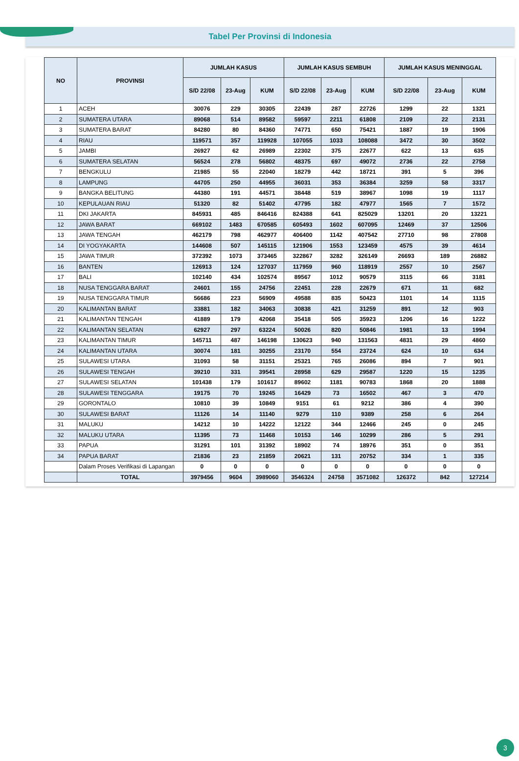Tabel Per Provinsi di Indonesia
| NO | PROVINSI | JUMLAH KASUS | | | JUMLAH KASUS SEMBUH | | | JUMLAH KASUS MENINGGAL | | |
| --- | --- | --- | --- | --- | --- | --- | --- | --- | --- | --- |
| | | S/D 22/08 | 23-Aug | KUM | S/D 22/08 | 23-Aug | KUM | S/D 22/08 | 23-Aug | KUM |
| 1 | ACEH | 30076 | 229 | 30305 | 22439 | 287 | 22726 | 1299 | 22 | 1321 |
| 2 | SUMATERA UTARA | 89068 | 514 | 89582 | 59597 | 2211 | 61808 | 2109 | 22 | 2131 |
| 3 | SUMATERA BARAT | 84280 | 80 | 84360 | 74771 | 650 | 75421 | 1887 | 19 | 1906 |
| 4 | RIAU | 119571 | 357 | 119928 | 107055 | 1033 | 108088 | 3472 | 30 | 3502 |
| 5 | JAMBI | 26927 | 62 | 26989 | 22302 | 375 | 22677 | 622 | 13 | 635 |
| 6 | SUMATERA SELATAN | 56524 | 278 | 56802 | 48375 | 697 | 49072 | 2736 | 22 | 2758 |
| 7 | BENGKULU | 21985 | 55 | 22040 | 18279 | 442 | 18721 | 391 | 5 | 396 |
| 8 | LAMPUNG | 44705 | 250 | 44955 | 36031 | 353 | 36384 | 3259 | 58 | 3317 |
| 9 | BANGKA BELITUNG | 44380 | 191 | 44571 | 38448 | 519 | 38967 | 1098 | 19 | 1117 |
| 10 | KEPULAUAN RIAU | 51320 | 82 | 51402 | 47795 | 182 | 47977 | 1565 | 7 | 1572 |
| 11 | DKI JAKARTA | 845931 | 485 | 846416 | 824388 | 641 | 825029 | 13201 | 20 | 13221 |
| 12 | JAWA BARAT | 669102 | 1483 | 670585 | 605493 | 1602 | 607095 | 12469 | 37 | 12506 |
| 13 | JAWA TENGAH | 462179 | 798 | 462977 | 406400 | 1142 | 407542 | 27710 | 98 | 27808 |
| 14 | DI YOGYAKARTA | 144608 | 507 | 145115 | 121906 | 1553 | 123459 | 4575 | 39 | 4614 |
| 15 | JAWA TIMUR | 372392 | 1073 | 373465 | 322867 | 3282 | 326149 | 26693 | 189 | 26882 |
| 16 | BANTEN | 126913 | 124 | 127037 | 117959 | 960 | 118919 | 2557 | 10 | 2567 |
| 17 | BALI | 102140 | 434 | 102574 | 89567 | 1012 | 90579 | 3115 | 66 | 3181 |
| 18 | NUSA TENGGARA BARAT | 24601 | 155 | 24756 | 22451 | 228 | 22679 | 671 | 11 | 682 |
| 19 | NUSA TENGGARA TIMUR | 56686 | 223 | 56909 | 49588 | 835 | 50423 | 1101 | 14 | 1115 |
| 20 | KALIMANTAN BARAT | 33881 | 182 | 34063 | 30838 | 421 | 31259 | 891 | 12 | 903 |
| 21 | KALIMANTAN TENGAH | 41889 | 179 | 42068 | 35418 | 505 | 35923 | 1206 | 16 | 1222 |
| 22 | KALIMANTAN SELATAN | 62927 | 297 | 63224 | 50026 | 820 | 50846 | 1981 | 13 | 1994 |
| 23 | KALIMANTAN TIMUR | 145711 | 487 | 146198 | 130623 | 940 | 131563 | 4831 | 29 | 4860 |
| 24 | KALIMANTAN UTARA | 30074 | 181 | 30255 | 23170 | 554 | 23724 | 624 | 10 | 634 |
| 25 | SULAWESI UTARA | 31093 | 58 | 31151 | 25321 | 765 | 26086 | 894 | 7 | 901 |
| 26 | SULAWESI TENGAH | 39210 | 331 | 39541 | 28958 | 629 | 29587 | 1220 | 15 | 1235 |
| 27 | SULAWESI SELATAN | 101438 | 179 | 101617 | 89602 | 1181 | 90783 | 1868 | 20 | 1888 |
| 28 | SULAWESI TENGGARA | 19175 | 70 | 19245 | 16429 | 73 | 16502 | 467 | 3 | 470 |
| 29 | GORONTALO | 10810 | 39 | 10849 | 9151 | 61 | 9212 | 386 | 4 | 390 |
| 30 | SULAWESI BARAT | 11126 | 14 | 11140 | 9279 | 110 | 9389 | 258 | 6 | 264 |
| 31 | MALUKU | 14212 | 10 | 14222 | 12122 | 344 | 12466 | 245 | 0 | 245 |
| 32 | MALUKU UTARA | 11395 | 73 | 11468 | 10153 | 146 | 10299 | 286 | 5 | 291 |
| 33 | PAPUA | 31291 | 101 | 31392 | 18902 | 74 | 18976 | 351 | 0 | 351 |
| 34 | PAPUA BARAT | 21836 | 23 | 21859 | 20621 | 131 | 20752 | 334 | 1 | 335 |
| | Dalam Proses Verifikasi di Lapangan | 0 | 0 | 0 | 0 | 0 | 0 | 0 | 0 | 0 |
| | TOTAL | 3979456 | 9604 | 3989060 | 3546324 | 24758 | 3571082 | 126372 | 842 | 127214 |
3